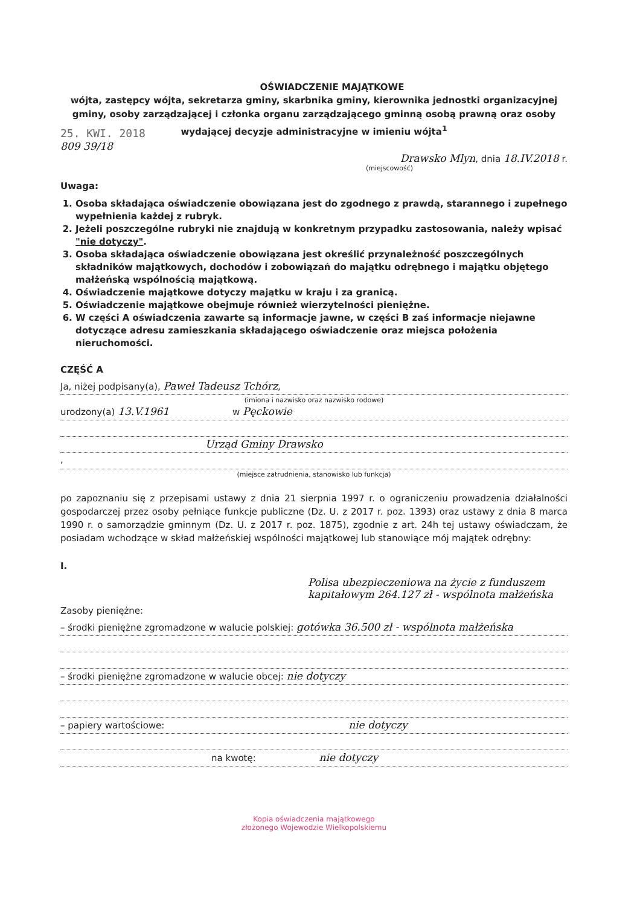OŚWIADCZENIE MAJĄTKOWE
wójta, zastępcy wójta, sekretarza gminy, skarbnika gminy, kierownika jednostki organizacyjnej gminy, osoby zarządzającej i członka organu zarządzającego gminną osobą prawną oraz osoby wydającej decyzje administracyjne w imieniu wójta<sup>1</sup>
25. KWI. 2018
809 39/18
Drawsko Mlyn, dnia 18.IV.2018 r.
(miejscowość)
Uwaga:
1. Osoba składająca oświadczenie obowiązana jest do zgodnego z prawdą, starannego i zupełnego wypełnienia każdej z rubryk.
2. Jeżeli poszczególne rubryki nie znajdują w konkretnym przypadku zastosowania, należy wpisać "nie dotyczy".
3. Osoba składająca oświadczenie obowiązana jest określić przynależność poszczególnych składników majątkowych, dochodów i zobowiązań do majątku odrębnego i majątku objętego małżeńską wspólnością majątkową.
4. Oświadczenie majątkowe dotyczy majątku w kraju i za granicą.
5. Oświadczenie majątkowe obejmuje również wierzytelności pieniężne.
6. W części A oświadczenia zawarte są informacje jawne, w części B zaś informacje niejawne dotyczące adresu zamieszkania składającego oświadczenie oraz miejsca położenia nieruchomości.
CZĘŚĆ A
Ja, niżej podpisany(a), Paweł Tadeusz Tchórz,
(imiona i nazwisko oraz nazwisko rodowe)
urodzony(a) 13.V.1961 w Pęckowie
Urząd Gminy Drawsko
,
(miejsce zatrudnienia, stanowisko lub funkcja)
po zapoznaniu się z przepisami ustawy z dnia 21 sierpnia 1997 r. o ograniczeniu prowadzenia działalności gospodarczej przez osoby pełniące funkcje publiczne (Dz. U. z 2017 r. poz. 1393) oraz ustawy z dnia 8 marca 1990 r. o samorządzie gminnym (Dz. U. z 2017 r. poz. 1875), zgodnie z art. 24h tej ustawy oświadczam, że posiadam wchodzące w skład małżeńskiej wspólności majątkowej lub stanowiące mój majątek odrębny:
I.
Polisa ubezpieczeniowa na życie z funduszem kapitałowym 264.127 zł - wspólnota małżeńska
Zasoby pieniężne:
– środki pieniężne zgromadzone w walucie polskiej: gotówka 36.500 zł - wspólnota małżeńska
– środki pieniężne zgromadzone w walucie obcej: nie dotyczy
– papiery wartościowe: nie dotyczy
na kwotę: nie dotyczy
Kopia oświadczenia majątkowego
złożonego Wojewodzie Wielkopolskiemu